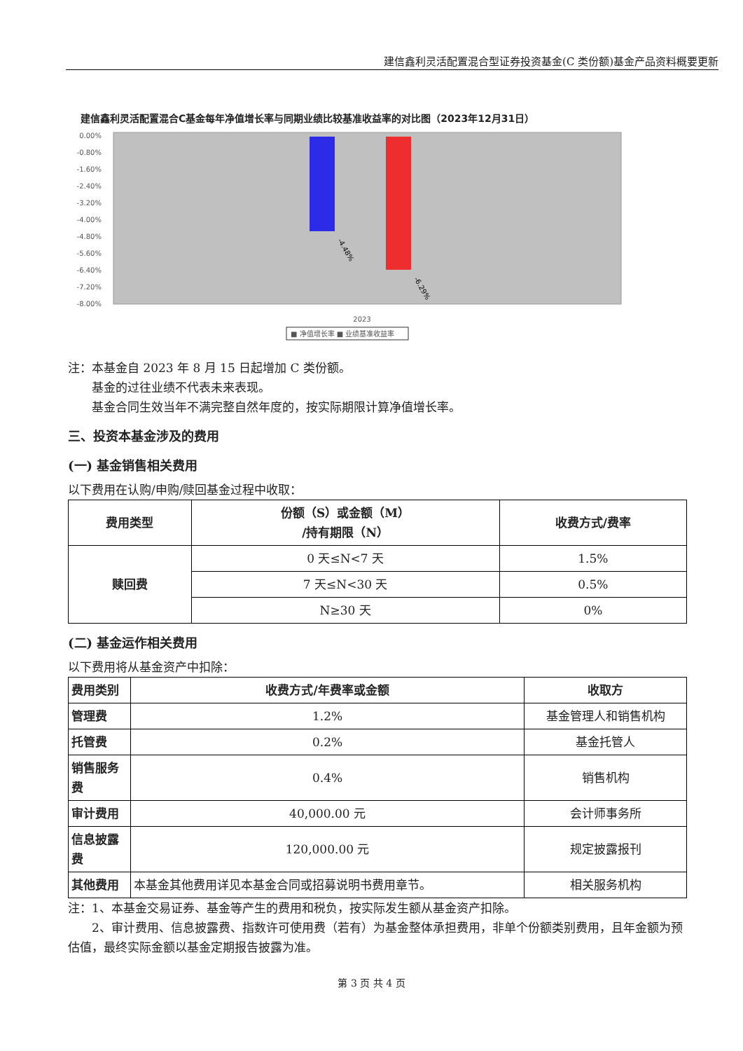建信鑫利灵活配置混合型证券投资基金(C 类份额)基金产品资料概要更新
建信鑫利灵活配置混合C基金每年净值增长率与同期业绩比较基准收益率的对比图（2023年12月31日）
0.00%
-0.80%
-1.60%
-2.40%
-3.20%
-4.00%
-4.80%
-5.60%
-6.40%
-7.20%
-8.00%
-4.48%
-6.29%
2023
■ 净值增长率 ■ 业绩基准收益率
注：本基金自 2023 年 8 月 15 日起增加 C 类份额。
　　基金的过往业绩不代表未来表现。
　　基金合同生效当年不满完整自然年度的，按实际期限计算净值增长率。
三、投资本基金涉及的费用
(一) 基金销售相关费用
以下费用在认购/申购/赎回基金过程中收取：
| 费用类型 | 份额（S）或金额（M） /持有期限（N） | 收费方式/费率 |
| --- | --- | --- |
| 赎回费 | 0 天≤N<7 天 | 1.5% |
| | 7 天≤N<30 天 | 0.5% |
| | N≥30 天 | 0% |
(二) 基金运作相关费用
以下费用将从基金资产中扣除：
| 费用类别 | 收费方式/年费率或金额 | 收取方 |
| --- | --- | --- |
| 管理费 | 1.2% | 基金管理人和销售机构 |
| 托管费 | 0.2% | 基金托管人 |
| 销售服务费 | 0.4% | 销售机构 |
| 审计费用 | 40,000.00 元 | 会计师事务所 |
| 信息披露费 | 120,000.00 元 | 规定披露报刊 |
| 其他费用 | 本基金其他费用详见本基金合同或招募说明书费用章节。 | 相关服务机构 |
注：1、本基金交易证券、基金等产生的费用和税负，按实际发生额从基金资产扣除。
　　2、审计费用、信息披露费、指数许可使用费（若有）为基金整体承担费用，非单个份额类别费用，且年金额为预估值，最终实际金额以基金定期报告披露为准。
第 3 页 共 4 页